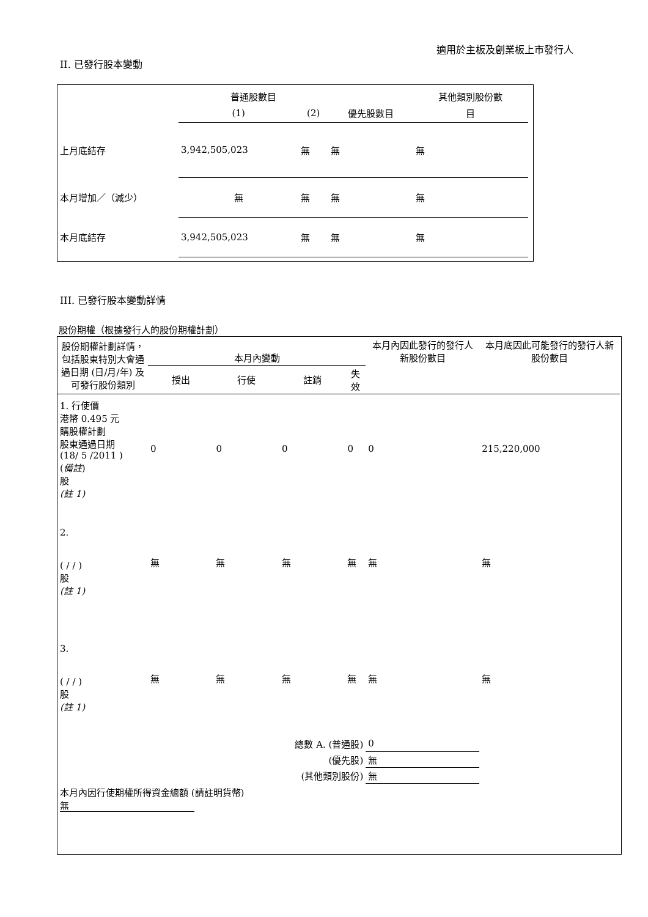適用於主板及創業板上市發行人
II. 已發行股本變動
| | 普通股數目 | | | 其他類別股份數 |
| --- | --- | --- | --- | --- |
| | (1) | (2) | 優先股數目 | 目 |
| 上月底結存 | 3,942,505,023 | 無 | 無 | 無 |
| 本月增加／（減少） | 無 | 無 | 無 | 無 |
| 本月底結存 | 3,942,505,023 | 無 | 無 | 無 |
III. 已發行股本變動詳情
股份期權（根據發行人的股份期權計劃）
| 股份期權計劃詳情，包括股東特別大會通過日期 (日/月/年) 及可發行股份類別 | 本月內變動 | | | | 本月內因此發行的發行人新股份數目 | 本月底因此可能發行的發行人新股份數目 |
| --- | --- | --- | --- | --- | --- | --- |
| | 授出 | 行使 | 註銷 | 失效 | | |
| 1. 行使價 港幣 0.495 元 購股權計劃 股東通過日期 (18/ 5 /2011 ) ( 備註 ) 股 (註 1) | 0 | 0 | 0 | 0 | 0 | 215,220,000 |
| 2. ( / / ) 股 (註 1) | 無 | 無 | 無 | 無 | 無 | 無 |
| 3. ( / / ) 股 (註 1) | 無 | 無 | 無 | 無 | 無 | 無 |
| 總數 A. (普通股) | | | | | 0 | |
| (優先股) | | | | | 無 | |
| (其他類別股份) | | | | | 無 | |
| 本月內因行使期權所得資金總額 (請註明貨幣) 無 | | | | | | |